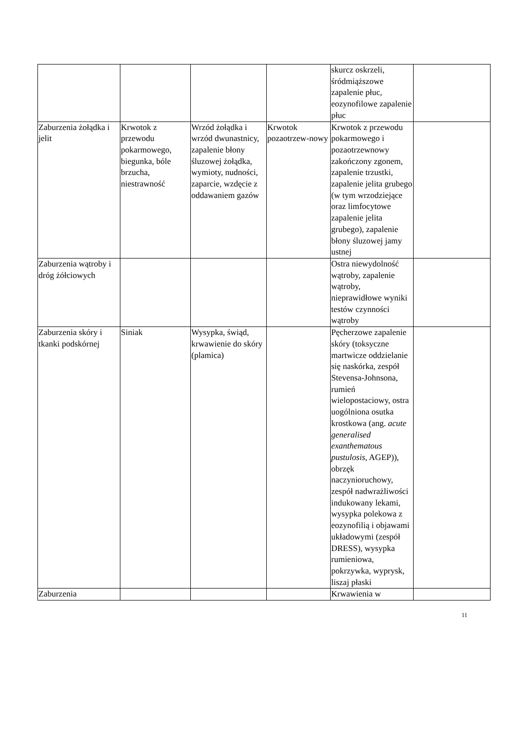| | | | | skurcz oskrzeli, śródmiąższowe zapalenie płuc, eozynofilowe zapalenie płuc | |
| Zaburzenia żołądka i jelit | Krwotok z przewodu pokarmowego, biegunka, bóle brzucha, niestrawność | Wrzód żołądka i wrzód dwunastnicy, zapalenie błony śluzowej żołądka, wymioty, nudności, zaparcie, wzdęcie z oddawaniem gazów | Krwotok pozaotrzew-nowy | Krwotok z przewodu pokarmowego i pozaotrzewnowy zakończony zgonem, zapalenie trzustki, zapalenie jelita grubego (w tym wrzodziejące oraz limfocytowe zapalenie jelita grubego), zapalenie błony śluzowej jamy ustnej | |
| Zaburzenia wątroby i dróg żółciowych | | | | Ostra niewydolność wątroby, zapalenie wątroby, nieprawidłowe wyniki testów czynności wątroby | |
| Zaburzenia skóry i tkanki podskórnej | Siniak | Wysypka, świąd, krwawienie do skóry (plamica) | | Pęcherzowe zapalenie skóry (toksyczne martwicze oddzielanie się naskórka, zespół Stevensa-Johnsona, rumień wielopostaciowy, ostra uogólniona osutka krostkowa (ang. acute generalised exanthematous pustulosis , AGEP)), obrzęk naczynioruchowy, zespół nadwrażliwości indukowany lekami, wysypka polekowa z eozynofilią i objawami układowymi (zespół DRESS), wysypka rumieniowa, pokrzywka, wyprysk, liszaj płaski | |
| Zaburzenia | | | | Krwawienia w | |
11